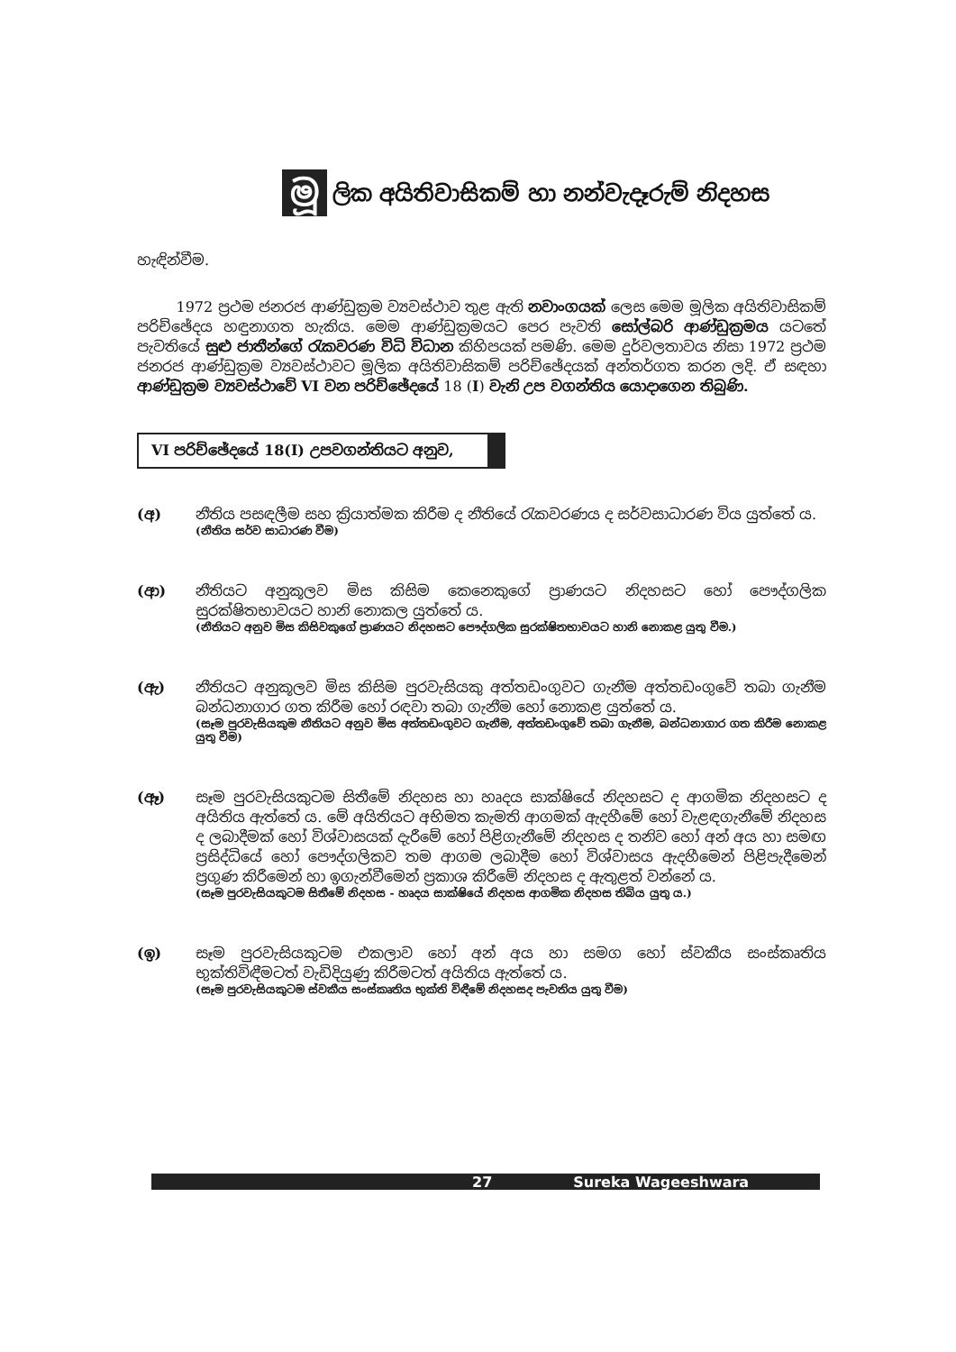මූ
ලික අයිතිවාසිකම් හා නන්වැදෑරුම් නිදහස
හැඳින්වීම.
1972 ප්‍රථම ජනරජ ආණ්ඩුක්‍රම ව්‍යවස්ථාව තුළ ඇති නවාංගයක් ලෙස මෙම මූලික අයිතිවාසිකම් පරිච්ඡේදය හඳුනාගත හැකිය. මෙම ආණ්ඩුක්‍රමයට පෙර පැවති සෝල්බරි ආණ්ඩුක්‍රමය යටතේ පැවතියේ සුළු ජාතීන්ගේ රැකවරණ විධි විධාන කිහිපයක් පමණි. මෙම දුර්වලතාවය නිසා 1972 ප්‍රථම ජනරජ ආණ්ඩුක්‍රම ව්‍යවස්ථාවට මූලික අයිතිවාසිකම් පරිච්ඡේදයක් අන්තර්ගත කරන ලදි. ඒ සඳහා ආණ්ඩුක්‍රම ව්‍යවස්ථාවේ VI වන පරිච්ඡේදයේ 18 (I) වැනි උප වගන්තිය යොදාගෙන තිබුණි.
VI පරිච්ඡේදයේ 18(I) උපවගන්තියට අනුව,
(අ) නීතිය පසඳලීම සහ ක්‍රියාත්මක කිරීම ද නීතියේ රැකවරණය ද සර්වසාධාරණ විය යුත්තේ ය.
(නීතිය සර්ව සාධාරණ වීම)
(ආ) නීතියට අනුකූලව මිස කිසිම කෙනෙකුගේ ප්‍රාණයට නිදහසට හෝ පෞද්ගලික සුරක්ෂිතභාවයට හානි නොකල යුත්තේ ය.
(නීතියට අනුව මිස කිසිවකුගේ ප්‍රාණයට නිදහසට පෞද්ගලික සුරක්ෂිතභාවයට හානි නොකළ යුතු වීම.)
(ඇ) නීතියට අනුකූලව මිස කිසිම පුරවැසියකු අත්තඩංගුවට ගැනීම අත්තඩංගුවේ තබා ගැනීම බන්ධනාගාර ගත කිරීම හෝ රඳවා තබා ගැනීම හෝ නොකළ යුත්තේ ය.
(සෑම පුරවැසියකුම නීතියට අනුව මිස අත්තඩංගුවට ගැනීම, අත්තඩංගුවේ තබා ගැනීම, බන්ධනාගාර ගත කිරීම නොකළ යුතු වීම)
(ඈ) සෑම පුරවැසියකුටම සිතීමේ නිදහස හා හෘදය සාක්ෂියේ නිදහසට ද ආගමික නිදහසට ද අයිතිය ඇත්තේ ය. මේ අයිතියට අභිමත කැමති ආගමක් ඇදහීමේ හෝ වැළඳගැනීමේ නිදහස ද ලබාදීමක් හෝ විශ්වාසයක් දැරීමේ හෝ පිළිගැනීමේ නිදහස ද තනිව හෝ අන් අය හා සමඟ ප්‍රසිද්ධියේ හෝ පෞද්ගලිකව තම ආගම ලබාදීම හෝ විශ්වාසය ඇදහීමෙන් පිළිපැදීමෙන් ප්‍රගුණ කිරීමෙන් හා ඉගැන්වීමෙන් ප්‍රකාශ කිරීමේ නිදහස ද ඇතුළත් වන්නේ ය.
(සෑම පුරවැසියකුටම සිතීමේ නිදහස - හෘදය සාක්ෂියේ නිදහස ආගමික නිදහස තිබිය යුතු ය.)
(ඉ) සෑම පුරවැසියකුටම එකලාව හෝ අන් අය හා සමග හෝ ස්වකීය සංස්කෘතිය භුක්තිවිඳීමටත් වැඩිදියුණු කිරීමටත් අයිතිය ඇත්තේ ය.
(සෑම පුරවැසියකුටම ස්වකීය සංස්කෘතිය භුක්ති විඳීමේ නිදහසද පැවතිය යුතු වීම)
27 Sureka Wageeshwara